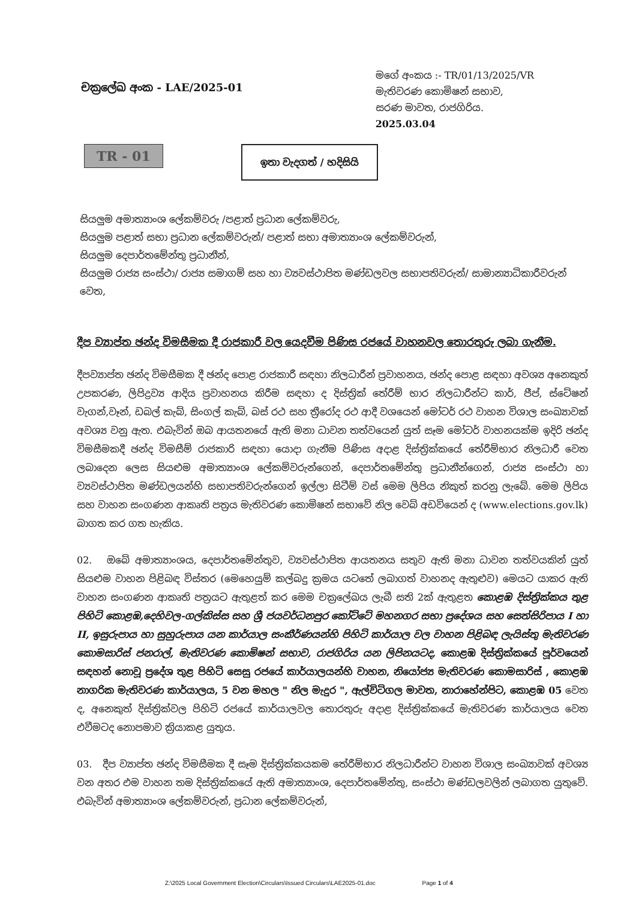චක්‍රලේඛ අංක - LAE/2025-01
මගේ අංකය :- TR/01/13/2025/VR
මැතිවරණ කොමිෂන් සභාව,
සරණ මාවත, රාජගිරිය.
2025.03.04
TR - 01
ඉතා වැදගත් / හදිසියි
සියලුම අමාත්‍යාංශ ලේකම්වරු /පළාත් ප්‍රධාන ලේකම්වරු,
සියලුම පළාත් සභා ප්‍රධාන ලේකම්වරුන්/ පළාත් සභා අමාත්‍යාංශ ලේකම්වරුන්,
සියලුම දෙපාර්තමේන්තු ප්‍රධානීන්,
සියලුම රාජ්‍ය සංස්ථා/ රාජ්‍ය සමාගම් සහ හා ව්‍යවස්ථාපිත මණ්ඩලවල සභාපතිවරුන්/ සාමාන්‍යාධිකාරීවරුන් වෙත,
දීප ව්‍යාප්ත ඡන්ද විමසීමක දී රාජකාරී වල යෙදවීම පිණිස රජයේ වාහනවල තොරතුරු ලබා ගැනීම.
දීපව්‍යාප්ත ඡන්ද විමසීමක දී ඡන්ද පොළ රාජකාරී සඳහා නිලධාරීන් ප්‍රවාහනය, ඡන්ද පොළ සඳහා අවශ්‍ය අනෙකුත් උපකරණ, ලිපිද්‍රව්‍ය ආදිය ප්‍රවාහනය කිරීම සඳහා ද දිස්ත්‍රික් තේරීම් භාර නිලධාරීන්ට කාර්, ජීප්, ස්ටේෂන් වැගන්,වෑන්, ඩබල් කැබ්, සිංගල් කැබ්, බස් රථ සහ ත්‍රීරෝද රථ ආදී වශයෙන් මෝටර් රථ වාහන විශාල සංඛ්‍යාවක් අවශ්‍ය වනු ඇත. එබැවින් ඔබ ආයතනයේ ඇති මනා ධාවන තත්වයෙන් යුත් සෑම මෝටර් වාහනයක්ම ඉදිරි ඡන්ද විමසීමකදී ඡන්ද විමසීම් රාජකාරි සඳහා යොදා ගැනීම පිණිස අදාළ දිස්ත්‍රික්කයේ තේරීම්භාර නිලධාරී වෙත ලබාදෙන ලෙස සියළුම අමාත්‍යාංශ ලේකම්වරුන්ගෙන්, දෙපාර්තමේන්තු ප්‍රධානීන්ගෙන්, රාජ්‍ය සංස්ථා හා ව්‍යවස්ථාපිත මණ්ඩලයන්හි සභාපතිවරුන්ගෙන් ඉල්ලා සිටීම් වස් මෙම ලිපිය නිකුත් කරනු ලැබේ. මෙම ලිපිය සහ වාහන සංගණන ආකෘති පත්‍රය මැතිවරණ කොමිෂන් සභාවේ නිල වෙබ් අඩවියෙන් ද (www.elections.gov.lk) බාගත කර ගත හැකිය.
02. ඔබේ අමාත්‍යාංශය, දෙපාර්තමේන්තුව, ව්‍යවස්ථාපිත ආයතනය සතුව ඇති මනා ධාවන තත්වයකින් යුත් සියළුම වාහන පිළිබඳ විස්තර (මෙහෙයුම් කල්බදු ක්‍රමය යටතේ ලබාගත් වාහනද ඇතුළුව) මෙයට යාකර ඇති වාහන සංගණන ආකෘති පත්‍රයට ඇතුළත් කර මෙම චක්‍රලේඛය ලැබී සති 2ක් ඇතුළත කොළඹ දිස්ත්‍රික්කය තුළ පිහිටි කොළඹ,දෙහිවල-ගල්කිස්ස සහ ශ්‍රී ජයවර්ධනපුර කෝට්ටේ මහනගර සභා ප්‍රදේශය සහ සෙත්සිරිපාය I හා II, ඉසුරුපාය හා සුහුරුපාය යන කාර්යාල සංකීර්ණයන්හි පිහිටි කාර්යාල වල වාහන පිළිබඳ ලැයිස්තු මැතිවරණ කොමසාරිස් ජනරාල්, මැතිවරණ කොමිෂන් සභාව, රාජගිරිය යන ලිපිනයටද, කොළඹ දිස්ත්‍රික්කයේ පූර්වයෙන් සඳහන් නොවූ ප්‍රදේශ තුළ පිහිටි සෙසු රජයේ කාර්යාලයන්හි වාහන, නියෝජ්‍ය මැතිවරණ කොමසාරිස් , කොළඹ නාගරික මැතිවරණ කාර්යාලය, 5 වන මහල " නිල මැදුර ", ඇල්විටිගල මාවත, නාරාහේන්පිට, කොළඹ 05 වෙත ද, අනෙකුත් දිස්ත්‍රික්වල පිහිටි රජයේ කාර්යාලවල තොරතුරු අදාළ දිස්ත්‍රික්කයේ මැතිවරණ කාර්යාලය වෙත එවීමටද නොපමාව ක්‍රියාකළ යුතුය.
03. දීප ව්‍යාප්ත ඡන්ද විමසීමක දී සෑම දිස්ත්‍රික්කයකම තේරීම්භාර නිලධාරීන්ට වාහන විශාල සංඛ්‍යාවක් අවශ්‍ය වන අතර එම වාහන තම දිස්ත්‍රික්කයේ ඇති අමාත්‍යාංශ, දෙපාර්තමේන්තු, සංස්ථා මණ්ඩලවලින් ලබාගත යුතුවේ. එබැවින් අමාත්‍යාංශ ලේකම්වරුන්, ප්‍රධාන ලේකම්වරුන්,
Z:\2025 Local Government Election\Circulars\Issued Circulars\LAE2025-01.doc Page 1 of 4